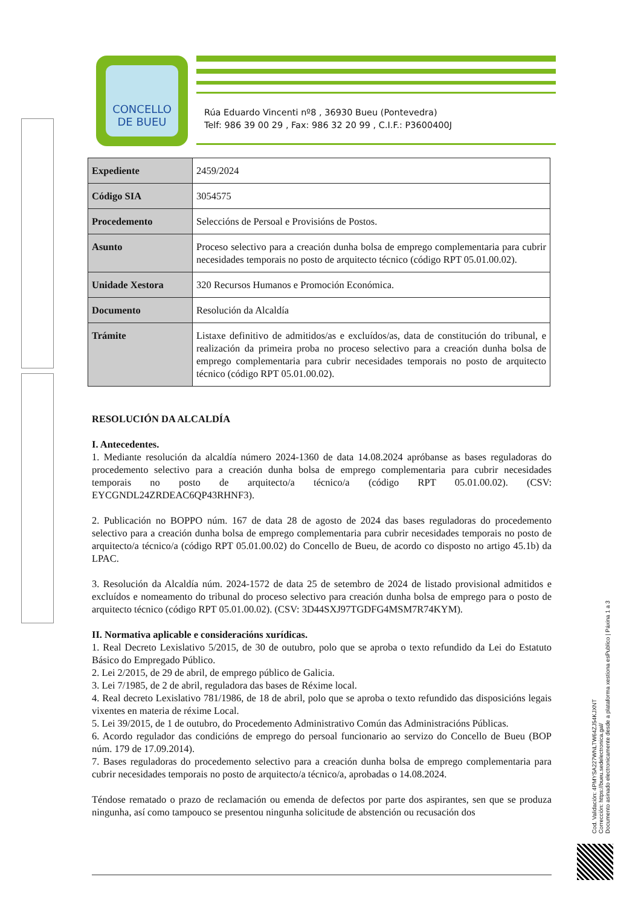CONCELLO
DE BUEU
Rúa Eduardo Vincenti nº8 , 36930 Bueu (Pontevedra)
Telf: 986 39 00 29 , Fax: 986 32 20 99 , C.I.F.: P3600400J
| Expediente | 2459/2024 |
| Código SIA | 3054575 |
| Procedemento | Seleccións de Persoal e Provisións de Postos. |
| Asunto | Proceso selectivo para a creación dunha bolsa de emprego complementaria para cubrir necesidades temporais no posto de arquitecto técnico (código RPT 05.01.00.02). |
| Unidade Xestora | 320 Recursos Humanos e Promoción Económica. |
| Documento | Resolución da Alcaldía |
| Trámite | Listaxe definitivo de admitidos/as e excluídos/as, data de constitución do tribunal, e realización da primeira proba no proceso selectivo para a creación dunha bolsa de emprego complementaria para cubrir necesidades temporais no posto de arquitecto técnico (código RPT 05.01.00.02). |
RESOLUCIÓN DA ALCALDÍA
I. Antecedentes.
1. Mediante resolución da alcaldía número 2024-1360 de data 14.08.2024 apróbanse as bases reguladoras do procedemento selectivo para a creación dunha bolsa de emprego complementaria para cubrir necesidades temporais no posto de arquitecto/a técnico/a (código RPT 05.01.00.02). (CSV: EYCGNDL24ZRDEAC6QP43RHNF3).
2. Publicación no BOPPO núm. 167 de data 28 de agosto de 2024 das bases reguladoras do procedemento selectivo para a creación dunha bolsa de emprego complementaria para cubrir necesidades temporais no posto de arquitecto/a técnico/a (código RPT 05.01.00.02) do Concello de Bueu, de acordo co disposto no artigo 45.1b) da LPAC.
3. Resolución da Alcaldía núm. 2024-1572 de data 25 de setembro de 2024 de listado provisional admitidos e excluídos e nomeamento do tribunal do proceso selectivo para creación dunha bolsa de emprego para o posto de arquitecto técnico (código RPT 05.01.00.02). (CSV: 3D44SXJ97TGDFG4MSM7R74KYM).
II. Normativa aplicable e consideracións xurídicas.
1. Real Decreto Lexislativo 5/2015, de 30 de outubro, polo que se aproba o texto refundido da Lei do Estatuto Básico do Empregado Público.
2. Lei 2/2015, de 29 de abril, de emprego público de Galicia.
3. Lei 7/1985, de 2 de abril, reguladora das bases de Réxime local.
4. Real decreto Lexislativo 781/1986, de 18 de abril, polo que se aproba o texto refundido das disposicións legais vixentes en materia de réxime Local.
5. Lei 39/2015, de 1 de outubro, do Procedemento Administrativo Común das Administracións Públicas.
6. Acordo regulador das condicións de emprego do persoal funcionario ao servizo do Concello de Bueu (BOP núm. 179 de 17.09.2014).
7. Bases reguladoras do procedemento selectivo para a creación dunha bolsa de emprego complementaria para cubrir necesidades temporais no posto de arquitecto/a técnico/a, aprobadas o 14.08.2024.
Téndose rematado o prazo de reclamación ou emenda de defectos por parte dos aspirantes, sen que se produza ningunha, así como tampouco se presentou ningunha solicitude de abstención ou recusación dos
Cod. Validación: 4PMYSA227WNLTW64ZJ54KJXNT
Corrección: https://bueu.sedelectronica.gal/
Documento asinado electronicamente desde a plataforma xestiona esPublico | Páxina 1 a 3